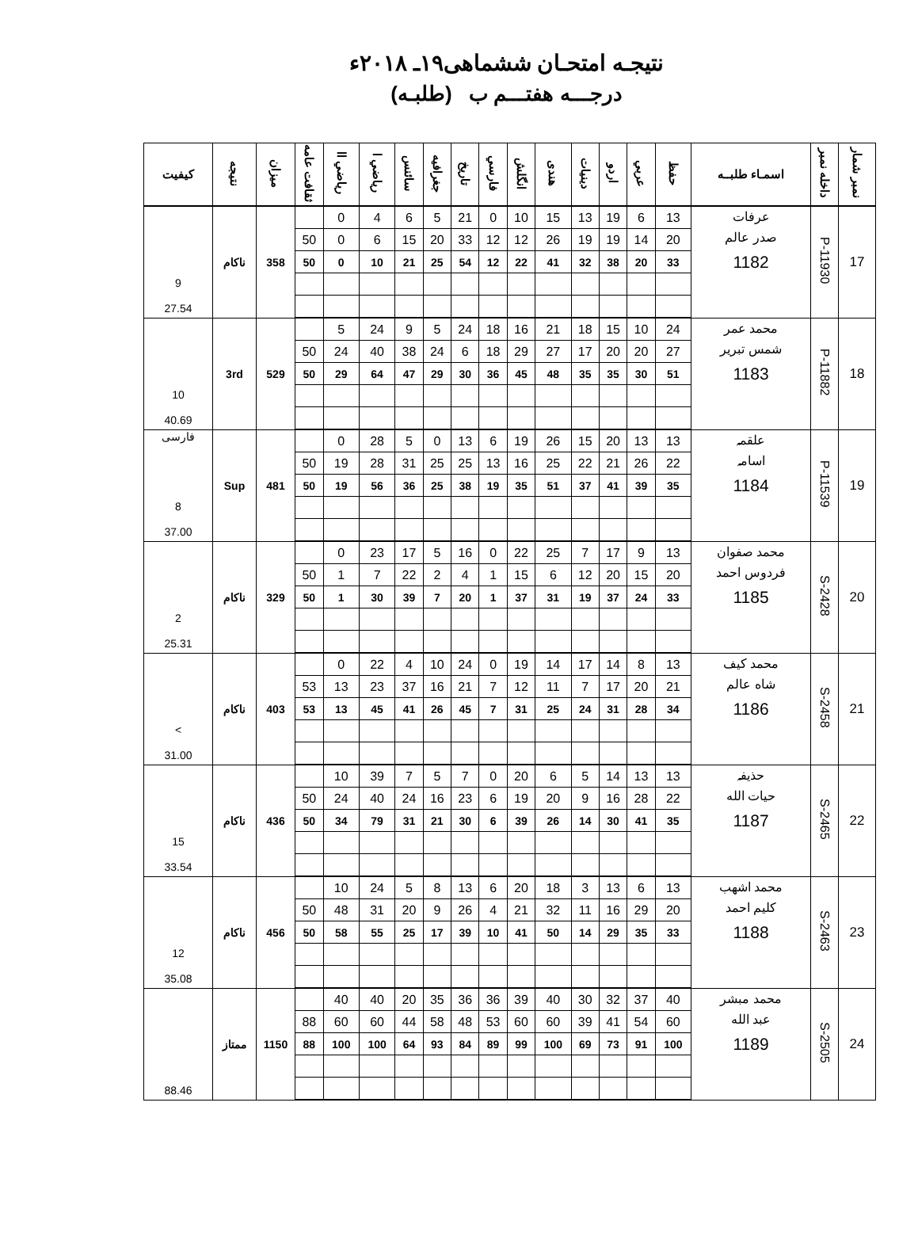نتیجـه امتحـان ششماهی۱۹ـ ۲۰۱۸ء
درجـــه هفتـــم ب (طلبـه)
| نمبر شمار | داخله نمبر | اسمـاء طلبــه | حفظ | عربي | اردو | دينيات | هندى | انگلش | فارسي | تاريخ | جغرافيه | سائنس | رياضي ا | رياضي اا | ثقافت عامه | ميزان | نتيجه | كيفيت |
| --- | --- | --- | --- | --- | --- | --- | --- | --- | --- | --- | --- | --- | --- | --- | --- | --- | --- | --- |
| 17 | P-11930 | عرفات صدر عالم 1182 | 13 | 6 | 19 | 13 | 15 | 10 | 0 | 21 | 5 | 6 | 4 | 0 | | 358 | ناكام | 9 27.54 |
| | | | 20 | 14 | 19 | 19 | 26 | 12 | 12 | 33 | 20 | 15 | 6 | 0 | 50 | | | |
| | | | 33 | 20 | 38 | 32 | 41 | 22 | 12 | 54 | 25 | 21 | 10 | 0 | 50 | | | |
| 18 | P-11882 | محمد عمر شمس تبرير 1183 | 24 | 10 | 15 | 18 | 21 | 16 | 18 | 24 | 5 | 9 | 24 | 5 | | 529 | 3rd | 10 40.69 |
| | | | 27 | 20 | 20 | 17 | 27 | 29 | 18 | 6 | 24 | 38 | 40 | 24 | 50 | | | |
| | | | 51 | 30 | 35 | 35 | 48 | 45 | 36 | 30 | 29 | 47 | 64 | 29 | 50 | | | |
| 19 | P-11539 | علقمہ اسامہ 1184 | 13 | 13 | 20 | 15 | 26 | 19 | 6 | 13 | 0 | 5 | 28 | 0 | | 481 | Sup | فارسی 8 37.00 |
| | | | 22 | 26 | 21 | 22 | 25 | 16 | 13 | 25 | 25 | 31 | 28 | 19 | 50 | | | |
| | | | 35 | 39 | 41 | 37 | 51 | 35 | 19 | 38 | 25 | 36 | 56 | 19 | 50 | | | |
| 20 | S-2428 | محمد صفوان فردوس احمد 1185 | 13 | 9 | 17 | 7 | 25 | 22 | 0 | 16 | 5 | 17 | 23 | 0 | | 329 | ناكام | 2 25.31 |
| | | | 20 | 15 | 20 | 12 | 6 | 15 | 1 | 4 | 2 | 22 | 7 | 1 | 50 | | | |
| | | | 33 | 24 | 37 | 19 | 31 | 37 | 1 | 20 | 7 | 39 | 30 | 1 | 50 | | | |
| 21 | S-2458 | محمد كيف شاه عالم 1186 | 13 | 8 | 14 | 17 | 14 | 19 | 0 | 24 | 10 | 4 | 22 | 0 | | 403 | ناكام | > 31.00 |
| | | | 21 | 20 | 17 | 7 | 11 | 12 | 7 | 21 | 16 | 37 | 23 | 13 | 53 | | | |
| | | | 34 | 28 | 31 | 24 | 25 | 31 | 7 | 45 | 26 | 41 | 45 | 13 | 53 | | | |
| 22 | S-2465 | حذيفہ حيات الله 1187 | 13 | 13 | 14 | 5 | 6 | 20 | 0 | 7 | 5 | 7 | 39 | 10 | | 436 | ناكام | 15 33.54 |
| | | | 22 | 28 | 16 | 9 | 20 | 19 | 6 | 23 | 16 | 24 | 40 | 24 | 50 | | | |
| | | | 35 | 41 | 30 | 14 | 26 | 39 | 6 | 30 | 21 | 31 | 79 | 34 | 50 | | | |
| 23 | S-2463 | محمد اشهب كليم احمد 1188 | 13 | 6 | 13 | 3 | 18 | 20 | 6 | 13 | 8 | 5 | 24 | 10 | | 456 | ناكام | 12 35.08 |
| | | | 20 | 29 | 16 | 11 | 32 | 21 | 4 | 26 | 9 | 20 | 31 | 48 | 50 | | | |
| | | | 33 | 35 | 29 | 14 | 50 | 41 | 10 | 39 | 17 | 25 | 55 | 58 | 50 | | | |
| 24 | S-2505 | محمد مبشر عبد الله 1189 | 40 | 37 | 32 | 30 | 40 | 39 | 36 | 36 | 35 | 20 | 40 | 40 | | 1150 | ممتاز | 88.46 |
| | | | 60 | 54 | 41 | 39 | 60 | 60 | 53 | 48 | 58 | 44 | 60 | 60 | 88 | | | |
| | | | 100 | 91 | 73 | 69 | 100 | 99 | 89 | 84 | 93 | 64 | 100 | 100 | 88 | | | |